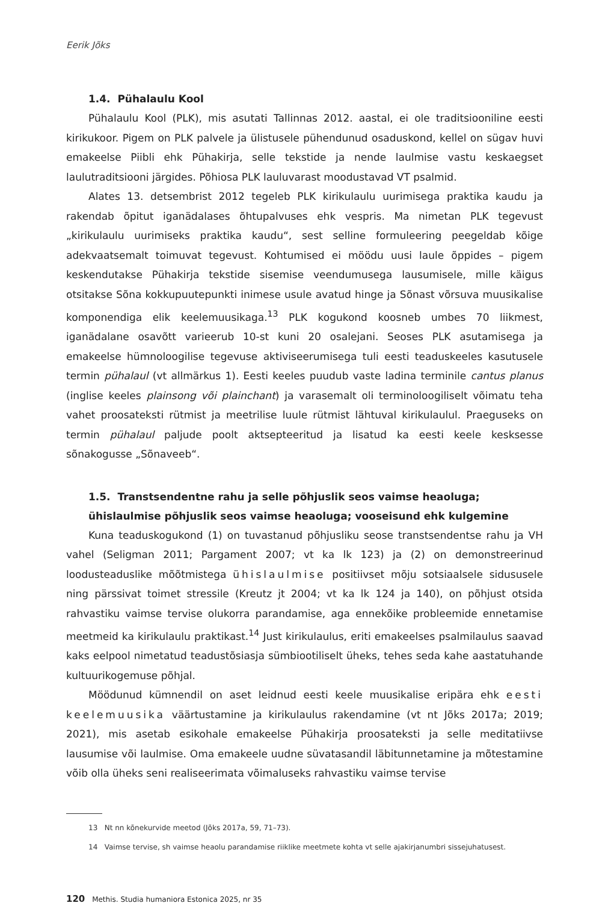Eerik Jõks
1.4. Pühalaulu Kool
Pühalaulu Kool (PLK), mis asutati Tallinnas 2012. aastal, ei ole traditsiooniline eesti kirikukoor. Pigem on PLK palvele ja ülistusele pühendunud osaduskond, kellel on sügav huvi emakeelse Piibli ehk Pühakirja, selle tekstide ja nende laulmise vastu keskaegset laulutraditsiooni järgides. Põhiosa PLK lauluvarast moodustavad VT psalmid.
Alates 13. detsembrist 2012 tegeleb PLK kirikulaulu uurimisega praktika kaudu ja rakendab õpitut iganädalases õhtupalvuses ehk vespris. Ma nimetan PLK tegevust „kirikulaulu uurimiseks praktika kaudu“, sest selline formuleering peegeldab kõige adekvaatsemalt toimuvat tegevust. Kohtumised ei möödu uusi laule õppides – pigem keskendutakse Pühakirja tekstide sisemise veendumusega lausumisele, mille käigus otsitakse Sõna kokkupuutepunkti inimese usule avatud hinge ja Sõnast võrsuva muusikalise komponendiga elik keelemuusikaga.<sup>13</sup> PLK kogukond koosneb umbes 70 liikmest, iganädalane osavõtt varieerub 10-st kuni 20 osalejani. Seoses PLK asutamisega ja emakeelse hümnoloogilise tegevuse aktiviseerumisega tuli eesti teaduskeeles kasutusele termin pühalaul (vt allmärkus 1). Eesti keeles puudub vaste ladina terminile cantus planus (inglise keeles plainsong või plainchant) ja varasemalt oli terminoloogiliselt võimatu teha vahet proosateksti rütmist ja meetrilise luule rütmist lähtuval kirikulaulul. Praeguseks on termin pühalaul paljude poolt aktsepteeritud ja lisatud ka eesti keele kesksesse sõnakogusse „Sõnaveeb“.
1.5. Transtsendentne rahu ja selle põhjuslik seos vaimse heaoluga;
ühislaulmise põhjuslik seos vaimse heaoluga; vooseisund ehk kulgemine
Kuna teaduskogukond (1) on tuvastanud põhjusliku seose transtsendentse rahu ja VH vahel (Seligman 2011; Pargament 2007; vt ka lk 123) ja (2) on demonstreerinud loodusteaduslike mõõtmistega ühislaulmise positiivset mõju sotsiaalsele sidususele ning pärssivat toimet stressile (Kreutz jt 2004; vt ka lk 124 ja 140), on põhjust otsida rahvastiku vaimse tervise olukorra parandamise, aga ennekõike probleemide ennetamise meetmeid ka kirikulaulu praktikast.<sup>14</sup> Just kirikulaulus, eriti emakeelses psalmilaulus saavad kaks eelpool nimetatud teadustõsiasja sümbiootiliselt üheks, tehes seda kahe aastatuhande kultuurikogemuse põhjal.
Möödunud kümnendil on aset leidnud eesti keele muusikalise eripära ehk eesti keelemuusika väärtustamine ja kirikulaulus rakendamine (vt nt Jõks 2017a; 2019; 2021), mis asetab esikohale emakeelse Pühakirja proosateksti ja selle meditatiivse lausumise või laulmise. Oma emakeele uudne süvatasandil läbitunnetamine ja mõtestamine võib olla üheks seni realiseerimata võimaluseks rahvastiku vaimse tervise
13 Nt nn kõnekurvide meetod (Jõks 2017a, 59, 71–73).
14 Vaimse tervise, sh vaimse heaolu parandamise riiklike meetmete kohta vt selle ajakirjanumbri sissejuhatusest.
120 Methis. Studia humaniora Estonica 2025, nr 35